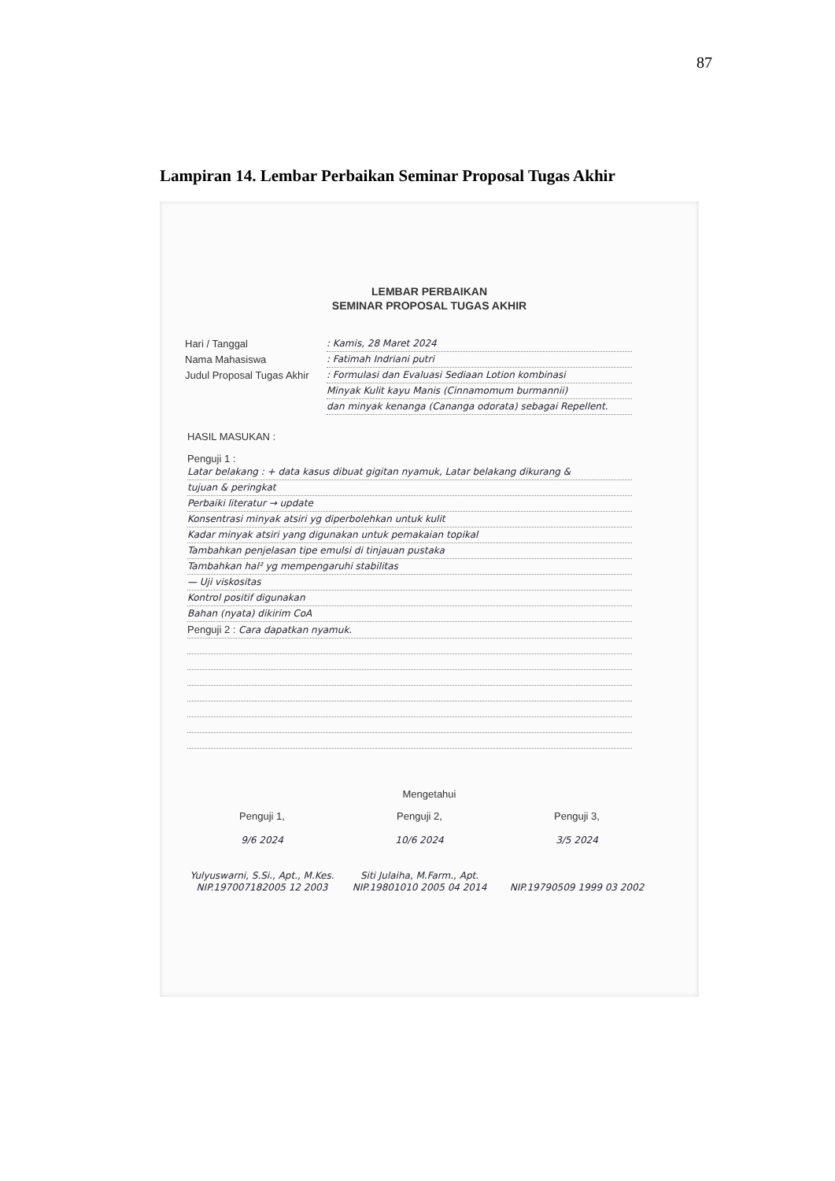87
Lampiran 14. Lembar Perbaikan Seminar Proposal Tugas Akhir
LEMBAR PERBAIKAN
SEMINAR PROPOSAL TUGAS AKHIR
Hari / Tanggal
Nama Mahasiswa
Judul Proposal Tugas Akhir
: Kamis, 28 Maret 2024
: Fatimah Indriani putri
: Formulasi dan Evaluasi Sediaan Lotion kombinasi
Minyak Kulit kayu Manis (Cinnamomum burmannii)
dan minyak kenanga (Cananga odorata) sebagai Repellent.
HASIL MASUKAN :
Penguji 1 :
Latar belakang : + data kasus dibuat gigitan nyamuk, Latar belakang dikurang &
tujuan & peringkat
Perbaiki literatur → update
Konsentrasi minyak atsiri yg diperbolehkan untuk kulit
Kadar minyak atsiri yang digunakan untuk pemakaian topikal
Tambahkan penjelasan tipe emulsi di tinjauan pustaka
Tambahkan hal² yg mempengaruhi stabilitas
— Uji viskositas
Kontrol positif digunakan
Bahan (nyata) dikirim CoA
Penguji 2 : Cara dapatkan nyamuk.
Mengetahui
Penguji 1,
9/6 2024
Yulyuswarni, S.Si., Apt., M.Kes.
NIP.197007182005 12 2003
Penguji 2,
10/6 2024
Siti Julaiha, M.Farm., Apt.
NIP.19801010 2005 04 2014
Penguji 3,
3/5 2024
NIP.19790509 1999 03 2002